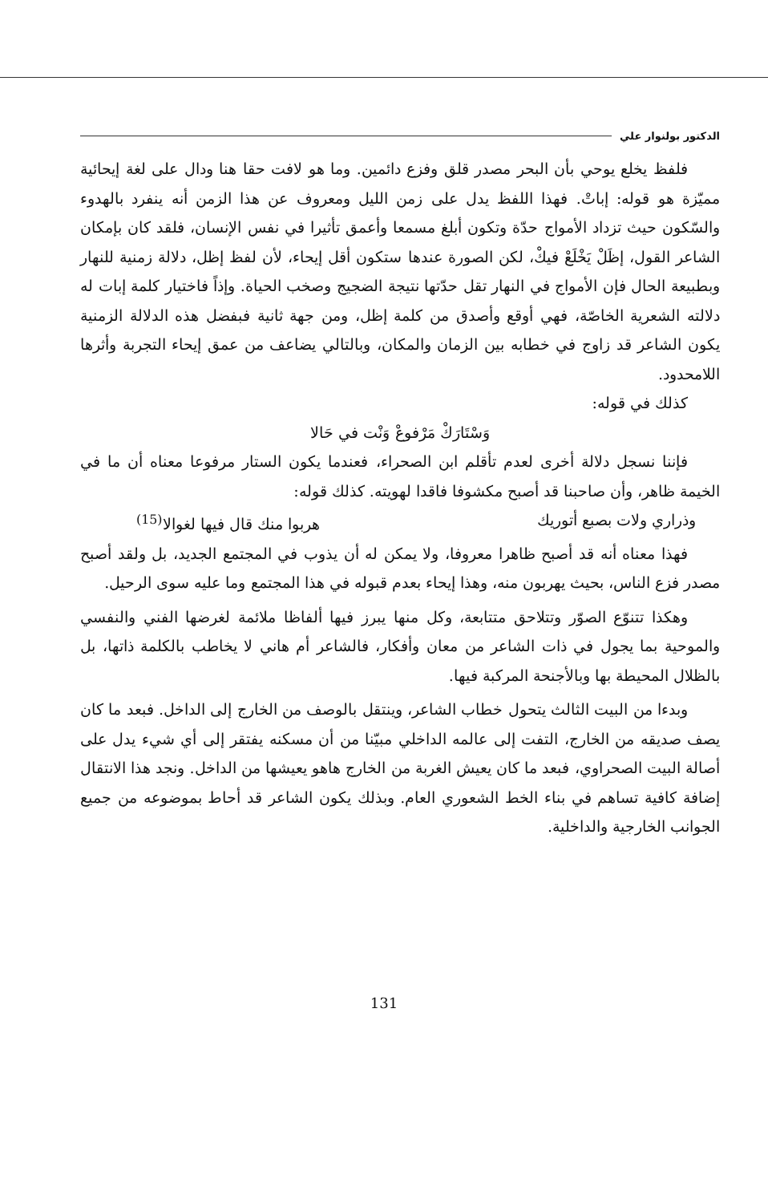الدكتور بولنوار علي
فلفظ يخلع يوحي بأن البحر مصدر قلق وفزع دائمين. وما هو لافت حقا هنا ودال على لغة إيحائية مميّزة هو قوله: إباتْ. فهذا اللفظ يدل على زمن الليل ومعروف عن هذا الزمن أنه ينفرد بالهدوء والسّكون حيث تزداد الأمواج حدّة وتكون أبلغ مسمعا وأعمق تأثيرا في نفس الإنسان، فلقد كان بإمكان الشاعر القول، إظَلْ يَخْلَعْ فيكْ، لكن الصورة عندها ستكون أقل إيحاء، لأن لفظ إظل، دلالة زمنية للنهار وبطبيعة الحال فإن الأمواج في النهار تقل حدّتها نتيجة الضجيج وصخب الحياة. وإذاً فاختيار كلمة إبات له دلالته الشعرية الخاصّة، فهي أوقع وأصدق من كلمة إظل، ومن جهة ثانية فبفضل هذه الدلالة الزمنية يكون الشاعر قد زاوج في خطابه بين الزمان والمكان، وبالتالي يضاعف من عمق إيحاء التجربة وأثرها اللامحدود.
كذلك في قوله:
وَسْتَارَكْ مَرْفوعْ وَنْت في حَالا
فإننا نسجل دلالة أخرى لعدم تأقلم ابن الصحراء، فعندما يكون الستار مرفوعا معناه أن ما في الخيمة ظاهر، وأن صاحبنا قد أصبح مكشوفا فاقدا لهويته. كذلك قوله:
وذراري ولات بصبع أتوريك هربوا منك قال فيها لغوالا<sup>(15)</sup>
فهذا معناه أنه قد أصبح ظاهرا معروفا، ولا يمكن له أن يذوب في المجتمع الجديد، بل ولقد أصبح مصدر فزع الناس، بحيث يهربون منه، وهذا إيحاء بعدم قبوله في هذا المجتمع وما عليه سوى الرحيل.
وهكذا تتنوّع الصوّر وتتلاحق متتابعة، وكل منها يبرز فيها ألفاظا ملائمة لغرضها الفني والنفسي والموحية بما يجول في ذات الشاعر من معان وأفكار، فالشاعر أم هاني لا يخاطب بالكلمة ذاتها، بل بالظلال المحيطة بها وبالأجنحة المركبة فيها.
وبدءا من البيت الثالث يتحول خطاب الشاعر، وينتقل بالوصف من الخارج إلى الداخل. فبعد ما كان يصف صديقه من الخارج، التفت إلى عالمه الداخلي مبيّنا من أن مسكنه يفتقر إلى أي شيء يدل على أصالة البيت الصحراوي، فبعد ما كان يعيش الغربة من الخارج هاهو يعيشها من الداخل. ونجد هذا الانتقال إضافة كافية تساهم في بناء الخط الشعوري العام. وبذلك يكون الشاعر قد أحاط بموضوعه من جميع الجوانب الخارجية والداخلية.
131